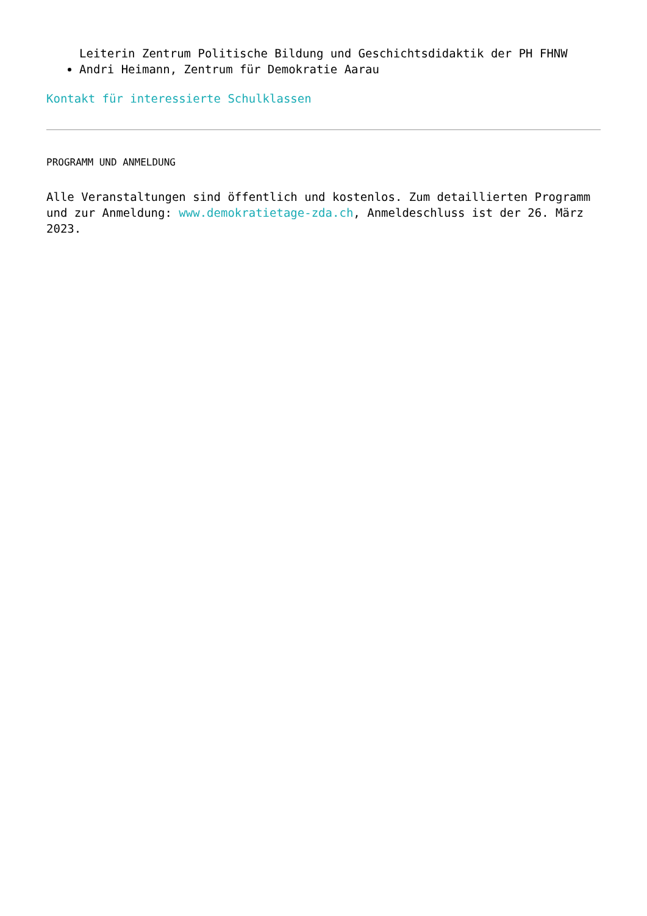Leiterin Zentrum Politische Bildung und Geschichtsdidaktik der PH FHNW
Andri Heimann, Zentrum für Demokratie Aarau
Kontakt für interessierte Schulklassen
PROGRAMM UND ANMELDUNG
Alle Veranstaltungen sind öffentlich und kostenlos. Zum detaillierten Programm und zur Anmeldung: www.demokratietage-zda.ch, Anmeldeschluss ist der 26. März 2023.